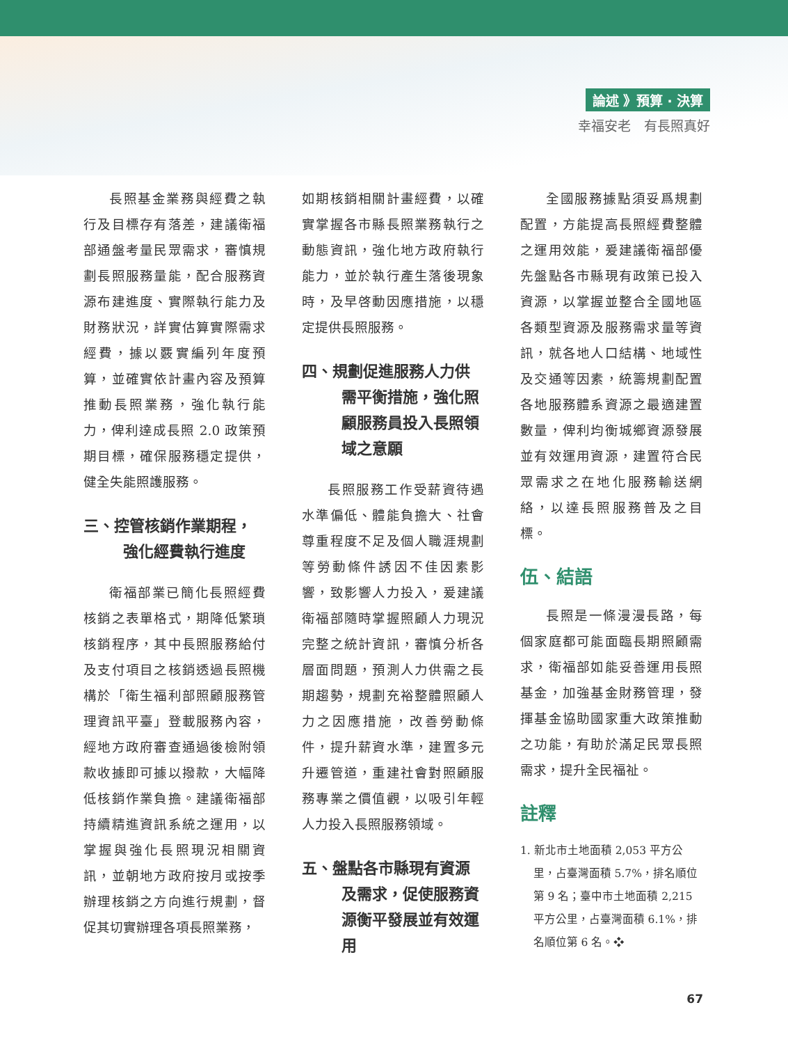論述 》預算 ‧ 決算
幸福安老　有長照真好
長照基金業務與經費之執行及目標存有落差，建議衛福部通盤考量民眾需求，審慎規劃長照服務量能，配合服務資源布建進度、實際執行能力及財務狀況，詳實估算實際需求經費，據以覈實編列年度預算，並確實依計畫內容及預算推動長照業務，強化執行能力，俾利達成長照 2.0 政策預期目標，確保服務穩定提供，健全失能照護服務。
三、控管核銷作業期程，強化經費執行進度
衛福部業已簡化長照經費核銷之表單格式，期降低繁瑣核銷程序，其中長照服務給付及支付項目之核銷透過長照機構於「衛生福利部照顧服務管理資訊平臺」登載服務內容，經地方政府審查通過後檢附領款收據即可據以撥款，大幅降低核銷作業負擔。建議衛福部持續精進資訊系統之運用，以掌握與強化長照現況相關資訊，並朝地方政府按月或按季辦理核銷之方向進行規劃，督促其切實辦理各項長照業務，
如期核銷相關計畫經費，以確實掌握各市縣長照業務執行之動態資訊，強化地方政府執行能力，並於執行產生落後現象時，及早啓動因應措施，以穩定提供長照服務。
四、規劃促進服務人力供需平衡措施，強化照顧服務員投入長照領域之意願
長照服務工作受薪資待遇水準偏低、體能負擔大、社會尊重程度不足及個人職涯規劃等勞動條件誘因不佳因素影響，致影響人力投入，爰建議衛福部隨時掌握照顧人力現況完整之統計資訊，審慎分析各層面問題，預測人力供需之長期趨勢，規劃充裕整體照顧人力之因應措施，改善勞動條件，提升薪資水準，建置多元升遷管道，重建社會對照顧服務專業之價值觀，以吸引年輕人力投入長照服務領域。
五、盤點各市縣現有資源及需求，促使服務資源衡平發展並有效運用
全國服務據點須妥爲規劃配置，方能提高長照經費整體之運用效能，爰建議衛福部優先盤點各市縣現有政策已投入資源，以掌握並整合全國地區各類型資源及服務需求量等資訊，就各地人口結構、地域性及交通等因素，統籌規劃配置各地服務體系資源之最適建置數量，俾利均衡城鄉資源發展並有效運用資源，建置符合民眾需求之在地化服務輸送網絡，以達長照服務普及之目標。
伍、結語
長照是一條漫漫長路，每個家庭都可能面臨長期照顧需求，衛福部如能妥善運用長照基金，加強基金財務管理，發揮基金協助國家重大政策推動之功能，有助於滿足民眾長照需求，提升全民福祉。
註釋
1. 新北市土地面積 2,053 平方公里，占臺灣面積 5.7%，排名順位第 9 名；臺中市土地面積 2,215 平方公里，占臺灣面積 6.1%，排名順位第 6 名。❖
67